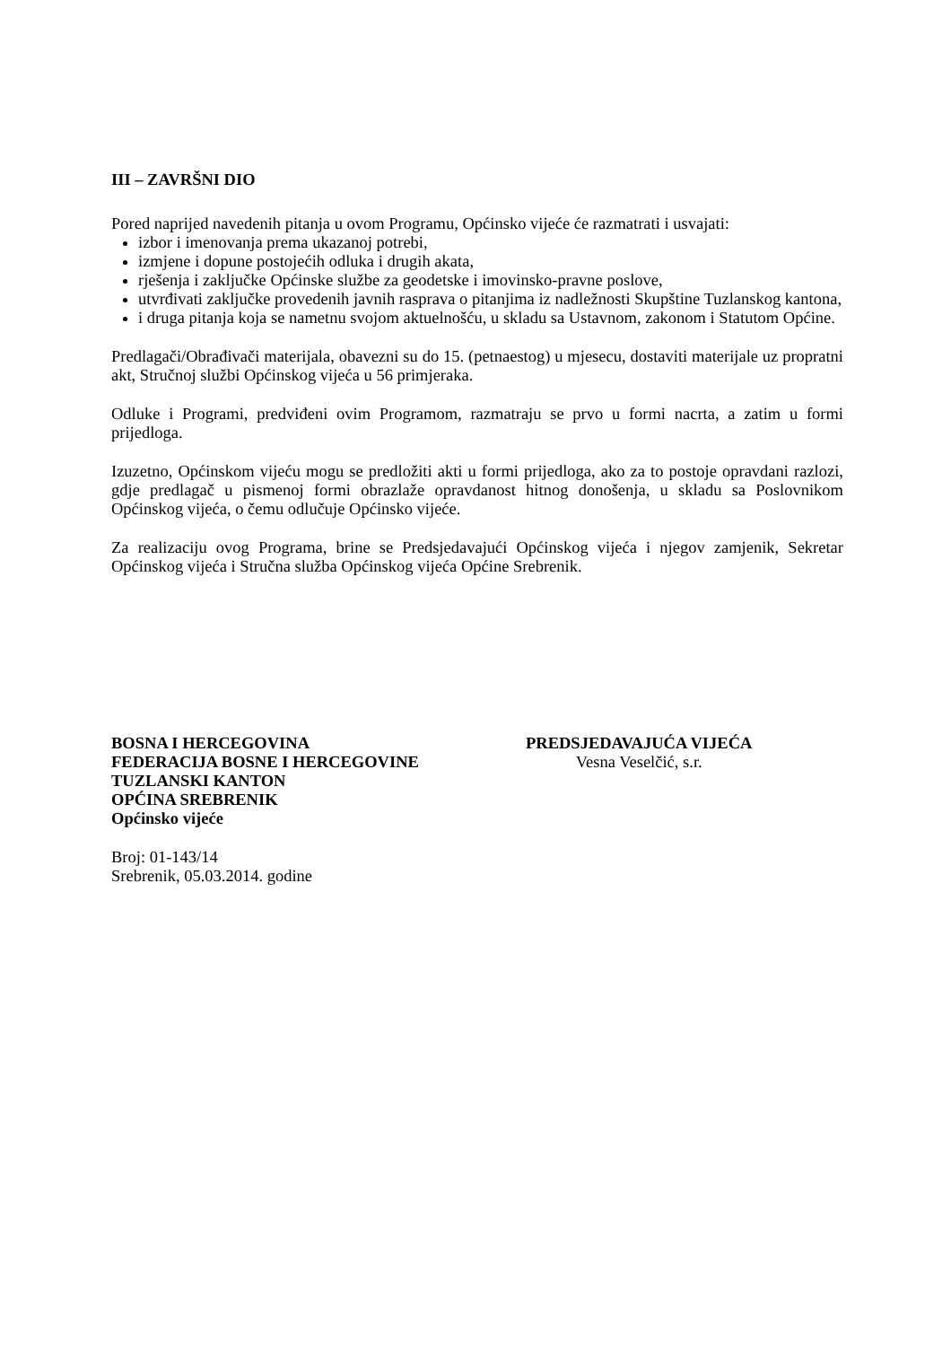III – ZAVRŠNI DIO
Pored naprijed navedenih pitanja u ovom Programu, Općinsko vijeće će razmatrati i usvajati:
izbor i imenovanja prema ukazanoj potrebi,
izmjene i dopune postojećih odluka i drugih akata,
rješenja i zaključke Općinske službe za geodetske i imovinsko-pravne poslove,
utvrđivati zaključke provedenih javnih rasprava o pitanjima iz nadležnosti Skupštine Tuzlanskog kantona,
i druga pitanja koja se nametnu svojom aktuelnošću, u skladu sa Ustavnom, zakonom i Statutom Općine.
Predlagači/Obrađivači materijala, obavezni su do 15. (petnaestog) u mjesecu, dostaviti materijale uz propratni akt, Stručnoj službi Općinskog vijeća u 56 primjeraka.
Odluke i Programi, predviđeni ovim Programom, razmatraju se prvo u formi nacrta, a zatim u formi prijedloga.
Izuzetno, Općinskom vijeću mogu se predložiti akti u formi prijedloga, ako za to postoje opravdani razlozi, gdje predlagač u pismenoj formi obrazlaže opravdanost hitnog donošenja, u skladu sa Poslovnikom Općinskog vijeća, o čemu odlučuje Općinsko vijeće.
Za realizaciju ovog Programa, brine se Predsjedavajući Općinskog vijeća i njegov zamjenik, Sekretar Općinskog vijeća i Stručna služba Općinskog vijeća Općine Srebrenik.
BOSNA I HERCEGOVINA
FEDERACIJA BOSNE I HERCEGOVINE
TUZLANSKI KANTON
OPĆINA SREBRENIK
Općinsko vijeće
PREDSJEDAVAJUĆA VIJEĆA
Vesna Veselčić, s.r.
Broj: 01-143/14
Srebrenik, 05.03.2014. godine